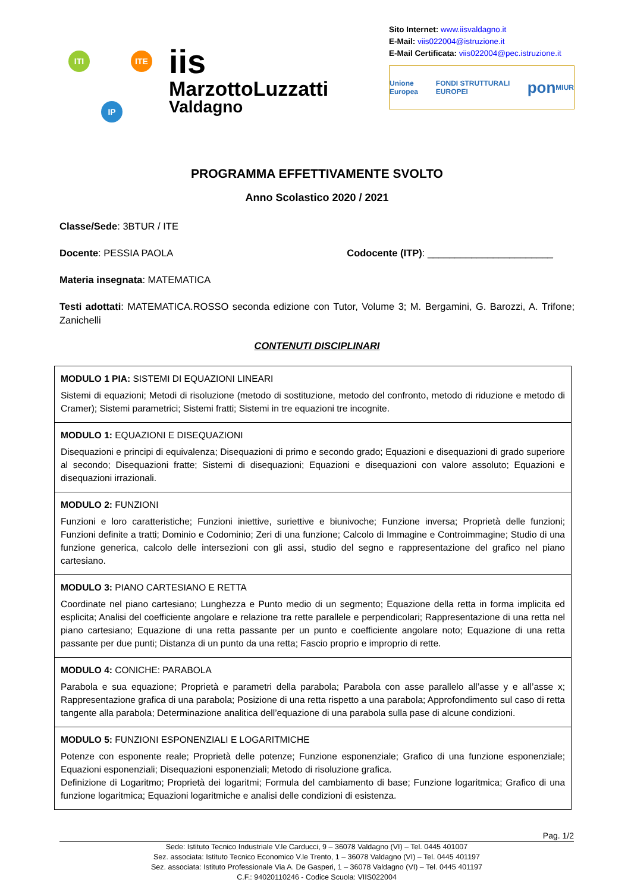ITI ITE
IP
iis
MarzottoLuzzatti
Valdagno
Sito Internet: www.iisvaldagno.it
E-Mail: viis022004@istruzione.it
E-Mail Certificata: viis022004@pec.istruzione.it
Unione Europea FONDI STRUTTURALI EUROPEI pon MIUR
PROGRAMMA EFFETTIVAMENTE SVOLTO
Anno Scolastico 2020 / 2021
Classe/Sede: 3BTUR / ITE
Docente: PESSIA PAOLA Codocente (ITP): _______________________
Materia insegnata: MATEMATICA
Testi adottati: MATEMATICA.ROSSO seconda edizione con Tutor, Volume 3; M. Bergamini, G. Barozzi, A. Trifone; Zanichelli
CONTENUTI DISCIPLINARI
| MODULO 1 PIA: SISTEMI DI EQUAZIONI LINEARI Sistemi di equazioni; Metodi di risoluzione (metodo di sostituzione, metodo del confronto, metodo di riduzione e metodo di Cramer); Sistemi parametrici; Sistemi fratti; Sistemi in tre equazioni tre incognite. |
| MODULO 1: EQUAZIONI E DISEQUAZIONI Disequazioni e principi di equivalenza; Disequazioni di primo e secondo grado; Equazioni e disequazioni di grado superiore al secondo; Disequazioni fratte; Sistemi di disequazioni; Equazioni e disequazioni con valore assoluto; Equazioni e disequazioni irrazionali. |
| MODULO 2: FUNZIONI Funzioni e loro caratteristiche; Funzioni iniettive, suriettive e biunivoche; Funzione inversa; Proprietà delle funzioni; Funzioni definite a tratti; Dominio e Codominio; Zeri di una funzione; Calcolo di Immagine e Controimmagine; Studio di una funzione generica, calcolo delle intersezioni con gli assi, studio del segno e rappresentazione del grafico nel piano cartesiano. |
| MODULO 3: PIANO CARTESIANO E RETTA Coordinate nel piano cartesiano; Lunghezza e Punto medio di un segmento; Equazione della retta in forma implicita ed esplicita; Analisi del coefficiente angolare e relazione tra rette parallele e perpendicolari; Rappresentazione di una retta nel piano cartesiano; Equazione di una retta passante per un punto e coefficiente angolare noto; Equazione di una retta passante per due punti; Distanza di un punto da una retta; Fascio proprio e improprio di rette. |
| MODULO 4: CONICHE: PARABOLA Parabola e sua equazione; Proprietà e parametri della parabola; Parabola con asse parallelo all’asse y e all’asse x; Rappresentazione grafica di una parabola; Posizione di una retta rispetto a una parabola; Approfondimento sul caso di retta tangente alla parabola; Determinazione analitica dell’equazione di una parabola sulla pase di alcune condizioni. |
| MODULO 5: FUNZIONI ESPONENZIALI E LOGARITMICHE Potenze con esponente reale; Proprietà delle potenze; Funzione esponenziale; Grafico di una funzione esponenziale; Equazioni esponenziali; Disequazioni esponenziali; Metodo di risoluzione grafica. Definizione di Logaritmo; Proprietà dei logaritmi; Formula del cambiamento di base; Funzione logaritmica; Grafico di una funzione logaritmica; Equazioni logaritmiche e analisi delle condizioni di esistenza. |
Pag. 1/2
Sede: Istituto Tecnico Industriale V.le Carducci, 9 – 36078 Valdagno (VI) – Tel. 0445 401007
Sez. associata: Istituto Tecnico Economico V.le Trento, 1 – 36078 Valdagno (VI) – Tel. 0445 401197
Sez. associata: Istituto Professionale Via A. De Gasperi, 1 – 36078 Valdagno (VI) – Tel. 0445 401197
C.F.: 94020110246 - Codice Scuola: VIIS022004